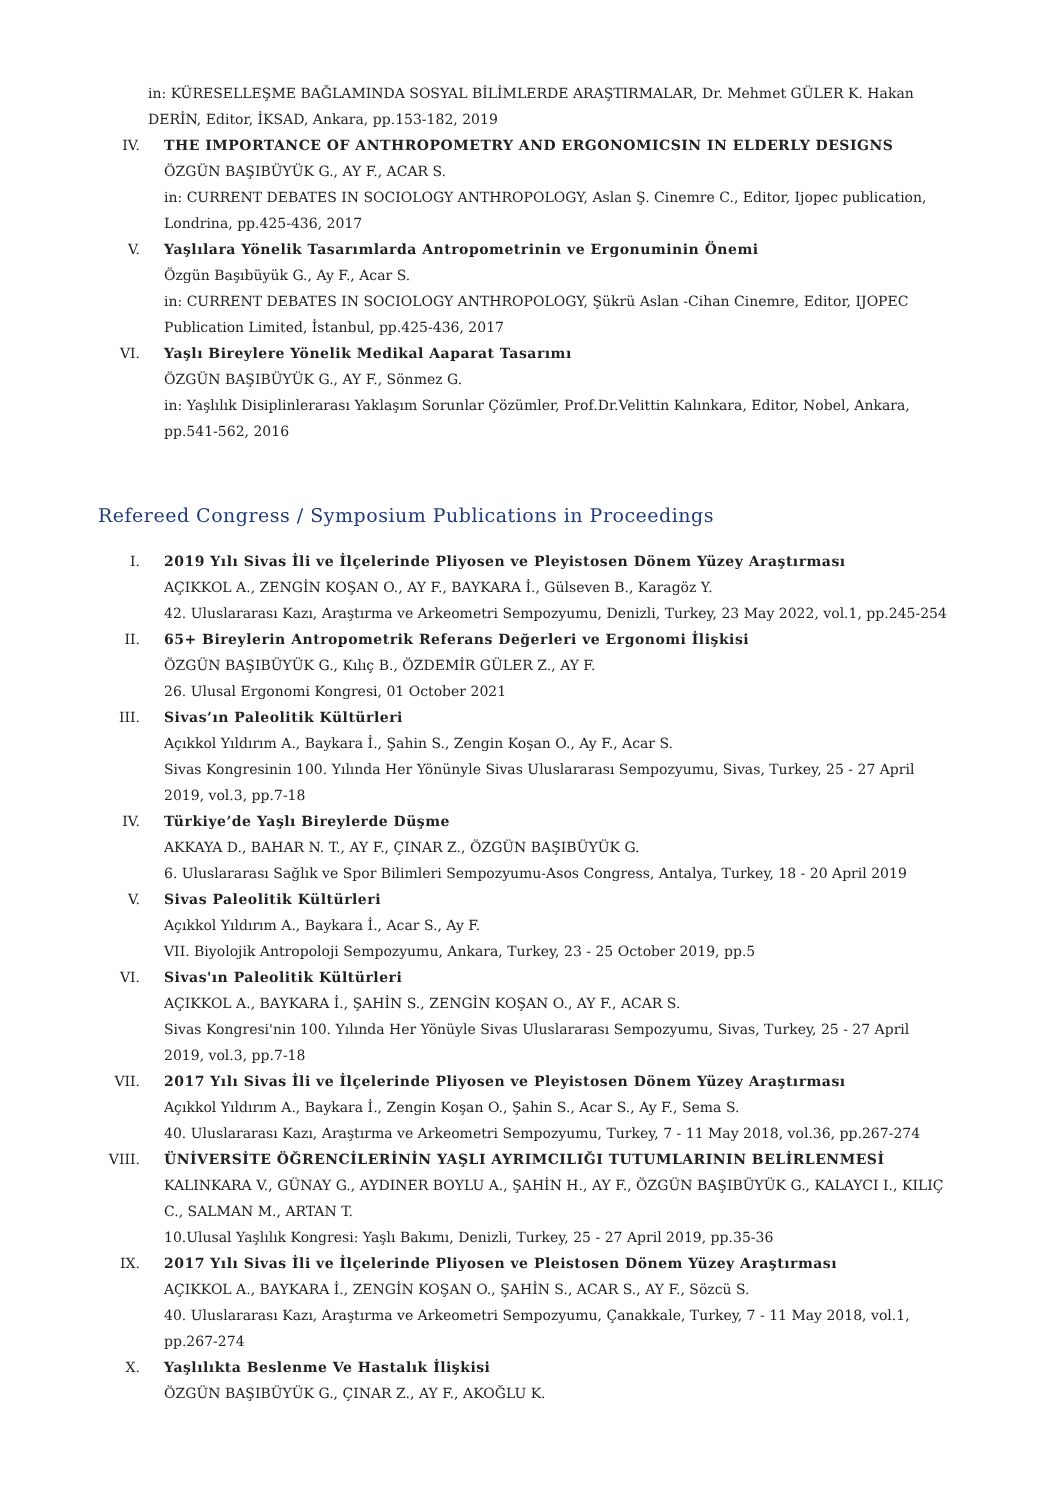in: KÜRESELLEŞME BAĞLAMINDA SOSYAL BİLİMLERDE ARAŞTIRMALAR, Dr. Mehmet GÜLER K. Hakan DERİN, Editor, İKSAD, Ankara, pp.153-182, 2019
IV. THE IMPORTANCE OF ANTHROPOMETRY AND ERGONOMICSIN IN ELDERLY DESIGNS
ÖZGÜN BAŞIBÜYÜK G., AY F., ACAR S.
in: CURRENT DEBATES IN SOCIOLOGY ANTHROPOLOGY, Aslan Ş. Cinemre C., Editor, Ijopec publication, Londrina, pp.425-436, 2017
V. Yaşlılara Yönelik Tasarımlarda Antropometrinin ve Ergonuminin Önemi
Özgün Başıbüyük G., Ay F., Acar S.
in: CURRENT DEBATES IN SOCIOLOGY ANTHROPOLOGY, Şükrü Aslan -Cihan Cinemre, Editor, IJOPEC Publication Limited, İstanbul, pp.425-436, 2017
VI. Yaşlı Bireylere Yönelik Medikal Aaparat Tasarımı
ÖZGÜN BAŞIBÜYÜK G., AY F., Sönmez G.
in: Yaşlılık Disiplinlerarası Yaklaşım Sorunlar Çözümler, Prof.Dr.Velittin Kalınkara, Editor, Nobel, Ankara, pp.541-562, 2016
Refereed Congress / Symposium Publications in Proceedings
I. 2019 Yılı Sivas İli ve İlçelerinde Pliyosen ve Pleyistosen Dönem Yüzey Araştırması
AÇIKKOL A., ZENGİN KOŞAN O., AY F., BAYKARA İ., Gülseven B., Karagöz Y.
42. Uluslararası Kazı, Araştırma ve Arkeometri Sempozyumu, Denizli, Turkey, 23 May 2022, vol.1, pp.245-254
II. 65+ Bireylerin Antropometrik Referans Değerleri ve Ergonomi İlişkisi
ÖZGÜN BAŞIBÜYÜK G., Kılıç B., ÖZDEMİR GÜLER Z., AY F.
26. Ulusal Ergonomi Kongresi, 01 October 2021
III. Sivas’ın Paleolitik Kültürleri
Açıkkol Yıldırım A., Baykara İ., Şahin S., Zengin Koşan O., Ay F., Acar S.
Sivas Kongresinin 100. Yılında Her Yönünyle Sivas Uluslararası Sempozyumu, Sivas, Turkey, 25 - 27 April 2019, vol.3, pp.7-18
IV. Türkiye’de Yaşlı Bireylerde Düşme
AKKAYA D., BAHAR N. T., AY F., ÇINAR Z., ÖZGÜN BAŞIBÜYÜK G.
6. Uluslararası Sağlık ve Spor Bilimleri Sempozyumu-Asos Congress, Antalya, Turkey, 18 - 20 April 2019
V. Sivas Paleolitik Kültürleri
Açıkkol Yıldırım A., Baykara İ., Acar S., Ay F.
VII. Biyolojik Antropoloji Sempozyumu, Ankara, Turkey, 23 - 25 October 2019, pp.5
VI. Sivas'ın Paleolitik Kültürleri
AÇIKKOL A., BAYKARA İ., ŞAHİN S., ZENGİN KOŞAN O., AY F., ACAR S.
Sivas Kongresi'nin 100. Yılında Her Yönüyle Sivas Uluslararası Sempozyumu, Sivas, Turkey, 25 - 27 April 2019, vol.3, pp.7-18
VII. 2017 Yılı Sivas İli ve İlçelerinde Pliyosen ve Pleyistosen Dönem Yüzey Araştırması
Açıkkol Yıldırım A., Baykara İ., Zengin Koşan O., Şahin S., Acar S., Ay F., Sema S.
40. Uluslararası Kazı, Araştırma ve Arkeometri Sempozyumu, Turkey, 7 - 11 May 2018, vol.36, pp.267-274
VIII. ÜNİVERSİTE ÖĞRENCİLERİNİN YAŞLI AYRIMCILIĞI TUTUMLARININ BELİRLENMESİ
KALINKARA V., GÜNAY G., AYDINER BOYLU A., ŞAHİN H., AY F., ÖZGÜN BAŞIBÜYÜK G., KALAYCI I., KILIÇ C., SALMAN M., ARTAN T.
10.Ulusal Yaşlılık Kongresi: Yaşlı Bakımı, Denizli, Turkey, 25 - 27 April 2019, pp.35-36
IX. 2017 Yılı Sivas İli ve İlçelerinde Pliyosen ve Pleistosen Dönem Yüzey Araştırması
AÇIKKOL A., BAYKARA İ., ZENGİN KOŞAN O., ŞAHİN S., ACAR S., AY F., Sözcü S.
40. Uluslararası Kazı, Araştırma ve Arkeometri Sempozyumu, Çanakkale, Turkey, 7 - 11 May 2018, vol.1, pp.267-274
X. Yaşlılıkta Beslenme Ve Hastalık İlişkisi
ÖZGÜN BAŞIBÜYÜK G., ÇINAR Z., AY F., AKOĞLU K.